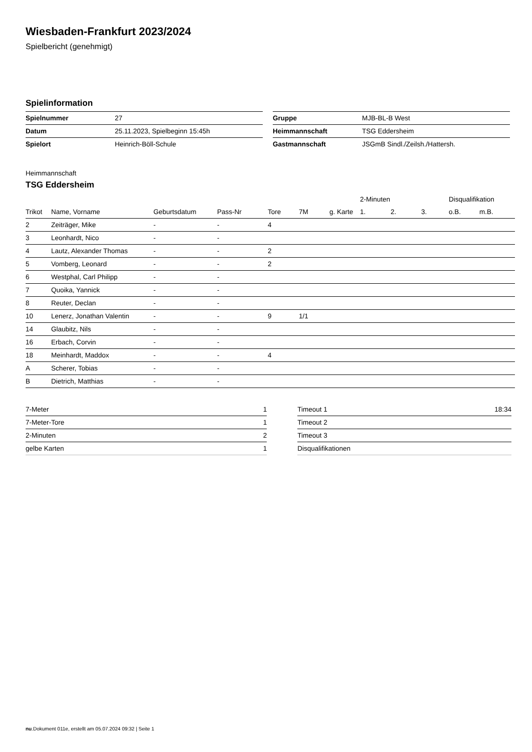Wiesbaden-Frankfurt 2023/2024
Spielbericht (genehmigt)
Spielinformation
| Spielnummer | 27 |
| Datum | 25.11.2023, Spielbeginn 15:45h |
| Spielort | Heinrich-Böll-Schule |
| Gruppe | MJB-BL-B West |
| Heimmannschaft | TSG Eddersheim |
| Gastmannschaft | JSGmB Sindl./Zeilsh./Hattersh. |
Heimmannschaft
TSG Eddersheim
| | | | | | | | 2-Minuten | | | Disqualifikation | |
| --- | --- | --- | --- | --- | --- | --- | --- | --- | --- | --- | --- |
| Trikot | Name, Vorname | Geburtsdatum | Pass-Nr | Tore | 7M | g. Karte | 1. | 2. | 3. | o.B. | m.B. |
| 2 | Zeiträger, Mike | - | - | 4 | | | | | | | |
| 3 | Leonhardt, Nico | - | - | | | | | | | | |
| 4 | Lautz, Alexander Thomas | - | - | 2 | | | | | | | |
| 5 | Vomberg, Leonard | - | - | 2 | | | | | | | |
| 6 | Westphal, Carl Philipp | - | - | | | | | | | | |
| 7 | Quoika, Yannick | - | - | | | | | | | | |
| 8 | Reuter, Declan | - | - | | | | | | | | |
| 10 | Lenerz, Jonathan Valentin | - | - | 9 | 1/1 | | | | | | |
| 14 | Glaubitz, Nils | - | - | | | | | | | | |
| 16 | Erbach, Corvin | - | - | | | | | | | | |
| 18 | Meinhardt, Maddox | - | - | 4 | | | | | | | |
| A | Scherer, Tobias | - | - | | | | | | | | |
| B | Dietrich, Matthias | - | - | | | | | | | | |
| 7-Meter | 1 |
| 7-Meter-Tore | 1 |
| 2-Minuten | 2 |
| gelbe Karten | 1 |
| Timeout 1 | 18:34 |
| Timeout 2 | |
| Timeout 3 | |
| Disqualifikationen | |
nu.Dokument 011e, erstellt am 05.07.2024 09:32 | Seite 1